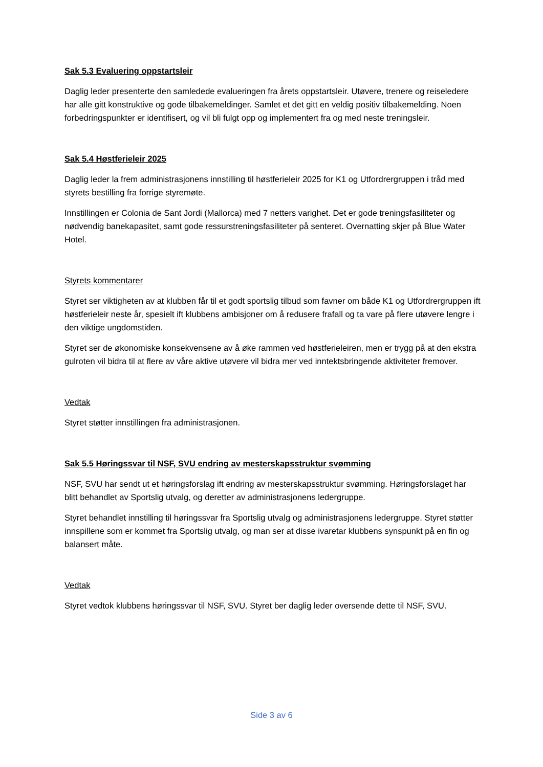Sak 5.3 Evaluering oppstartsleir
Daglig leder presenterte den samledede evalueringen fra årets oppstartsleir. Utøvere, trenere og reiseledere har alle gitt konstruktive og gode tilbakemeldinger. Samlet et det gitt en veldig positiv tilbakemelding. Noen forbedringspunkter er identifisert, og vil bli fulgt opp og implementert fra og med neste treningsleir.
Sak 5.4 Høstferieleir 2025
Daglig leder la frem administrasjonens innstilling til høstferieleir 2025 for K1 og Utfordrergruppen i tråd med styrets bestilling fra forrige styremøte.
Innstillingen er Colonia de Sant Jordi (Mallorca) med 7 netters varighet. Det er gode treningsfasiliteter og nødvendig banekapasitet, samt gode ressurstreningsfasiliteter på senteret. Overnatting skjer på Blue Water Hotel.
Styrets kommentarer
Styret ser viktigheten av at klubben får til et godt sportslig tilbud som favner om både K1 og Utfordrergruppen ift høstferieleir neste år, spesielt ift klubbens ambisjoner om å redusere frafall og ta vare på flere utøvere lengre i den viktige ungdomstiden.
Styret ser de økonomiske konsekvensene av å øke rammen ved høstferieleiren, men er trygg på at den ekstra gulroten vil bidra til at flere av våre aktive utøvere vil bidra mer ved inntektsbringende aktiviteter fremover.
Vedtak
Styret støtter innstillingen fra administrasjonen.
Sak 5.5 Høringssvar til NSF, SVU endring av mesterskapsstruktur svømming
NSF, SVU har sendt ut et høringsforslag ift endring av mesterskapsstruktur svømming. Høringsforslaget har blitt behandlet av Sportslig utvalg, og deretter av administrasjonens ledergruppe.
Styret behandlet innstilling til høringssvar fra Sportslig utvalg og administrasjonens ledergruppe. Styret støtter innspillene som er kommet fra Sportslig utvalg, og man ser at disse ivaretar klubbens synspunkt på en fin og balansert måte.
Vedtak
Styret vedtok klubbens høringssvar til NSF, SVU. Styret ber daglig leder oversende dette til NSF, SVU.
Side 3 av 6